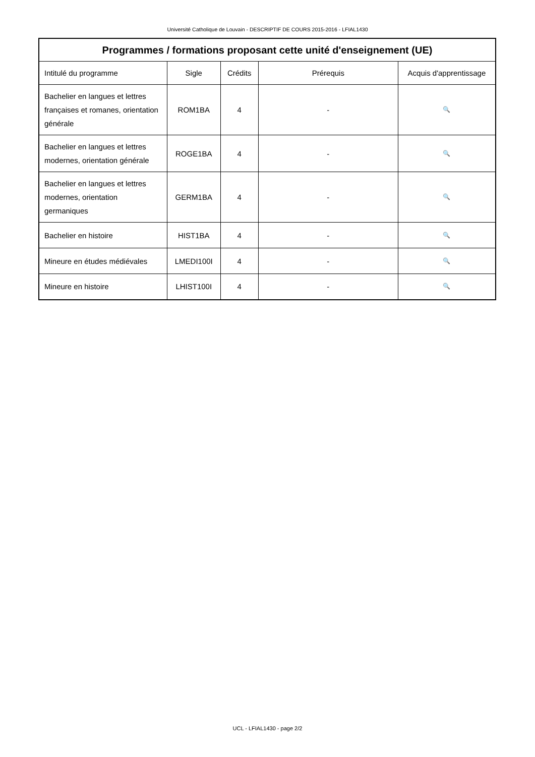Université Catholique de Louvain - DESCRIPTIF DE COURS 2015-2016 - LFIAL1430
| Programmes / formations proposant cette unité d'enseignement (UE) | | | | |
| --- | --- | --- | --- | --- |
| Intitulé du programme | Sigle | Crédits | Prérequis | Acquis d'apprentissage |
| Bachelier en langues et lettres françaises et romanes, orientation générale | ROM1BA | 4 | - | 🔍 |
| Bachelier en langues et lettres modernes, orientation générale | ROGE1BA | 4 | - | 🔍 |
| Bachelier en langues et lettres modernes, orientation germaniques | GERM1BA | 4 | - | 🔍 |
| Bachelier en histoire | HIST1BA | 4 | - | 🔍 |
| Mineure en études médiévales | LMEDI100I | 4 | - | 🔍 |
| Mineure en histoire | LHIST100I | 4 | - | 🔍 |
UCL - LFIAL1430 - page 2/2